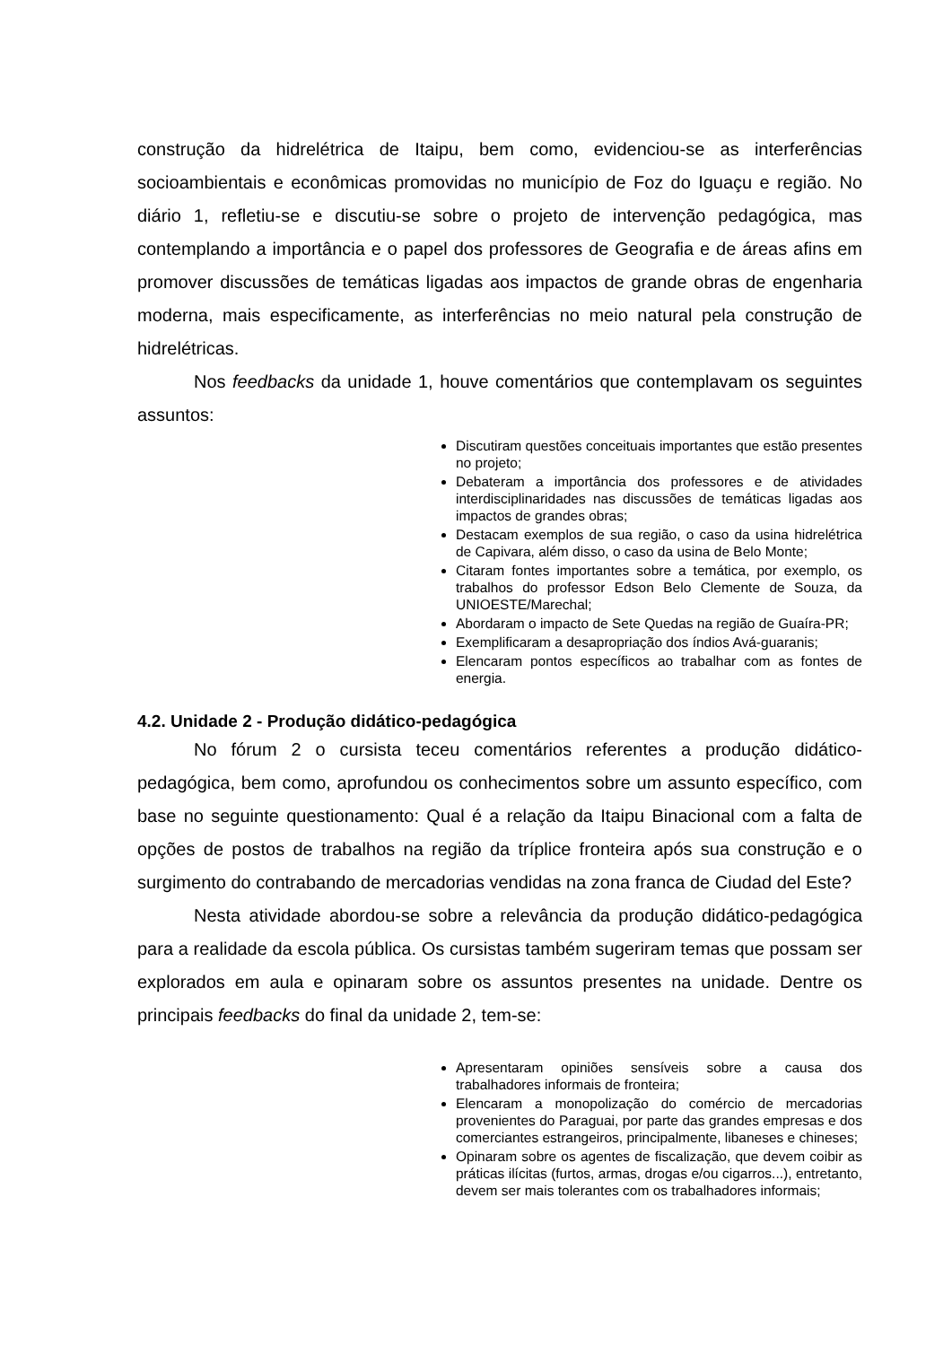construção da hidrelétrica de Itaipu, bem como, evidenciou-se as interferências socioambientais e econômicas promovidas no município de Foz do Iguaçu e região. No diário 1, refletiu-se e discutiu-se sobre o projeto de intervenção pedagógica, mas contemplando a importância e o papel dos professores de Geografia e de áreas afins em promover discussões de temáticas ligadas aos impactos de grande obras de engenharia moderna, mais especificamente, as interferências no meio natural pela construção de hidrelétricas.
Nos feedbacks da unidade 1, houve comentários que contemplavam os seguintes assuntos:
Discutiram questões conceituais importantes que estão presentes no projeto;
Debateram a importância dos professores e de atividades interdisciplinaridades nas discussões de temáticas ligadas aos impactos de grandes obras;
Destacam exemplos de sua região, o caso da usina hidrelétrica de Capivara, além disso, o caso da usina de Belo Monte;
Citaram fontes importantes sobre a temática, por exemplo, os trabalhos do professor Edson Belo Clemente de Souza, da UNIOESTE/Marechal;
Abordaram o impacto de Sete Quedas na região de Guaíra-PR;
Exemplificaram a desapropriação dos índios Avá-guaranis;
Elencaram pontos específicos ao trabalhar com as fontes de energia.
4.2. Unidade 2 - Produção didático-pedagógica
No fórum 2 o cursista teceu comentários referentes a produção didático-pedagógica, bem como, aprofundou os conhecimentos sobre um assunto específico, com base no seguinte questionamento: Qual é a relação da Itaipu Binacional com a falta de opções de postos de trabalhos na região da tríplice fronteira após sua construção e o surgimento do contrabando de mercadorias vendidas na zona franca de Ciudad del Este?
Nesta atividade abordou-se sobre a relevância da produção didático-pedagógica para a realidade da escola pública. Os cursistas também sugeriram temas que possam ser explorados em aula e opinaram sobre os assuntos presentes na unidade. Dentre os principais feedbacks do final da unidade 2, tem-se:
Apresentaram opiniões sensíveis sobre a causa dos trabalhadores informais de fronteira;
Elencaram a monopolização do comércio de mercadorias provenientes do Paraguai, por parte das grandes empresas e dos comerciantes estrangeiros, principalmente, libaneses e chineses;
Opinaram sobre os agentes de fiscalização, que devem coibir as práticas ilícitas (furtos, armas, drogas e/ou cigarros...), entretanto, devem ser mais tolerantes com os trabalhadores informais;